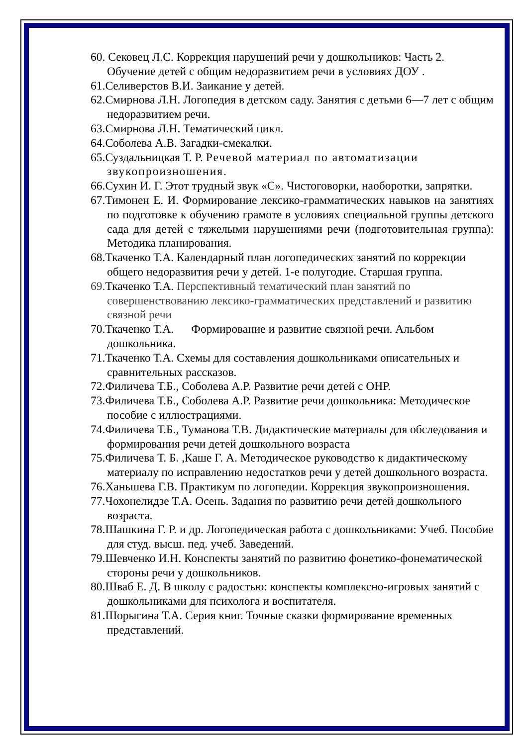60. Сековец Л.С. Коррекция нарушений речи у дошкольников: Часть 2. Обучение детей с общим недоразвитием речи в условиях ДОУ .
61.Селиверстов В.И. Заикание у детей.
62.Смирнова Л.Н. Логопедия в детском саду. Занятия с детьми 6—7 лет с общим недоразвитием речи.
63.Смирнова Л.Н. Тематический цикл.
64.Соболева А.В. Загадки-смекалки.
65.Суздальницкая Т. Р. Речевой материал по автоматизации звукопроизношения.
66.Сухин И. Г. Этот трудный звук «С». Чистоговорки, наоборотки, запрятки.
67.Тимонен Е. И. Формирование лексико-грамматических навыков на занятиях по подготовке к обучению грамоте в условиях специальной группы детского сада для детей с тяжелыми нарушениями речи (подготовительная группа): Методика планирования.
68.Ткаченко Т.А. Календарный план логопедических занятий по коррекции общего недоразвития речи у детей. 1-е полугодие. Старшая группа.
69. Ткаченко Т.А. Перспективный тематический план занятий по совершенствованию лексико-грамматических представлений и развитию связной речи
70.Ткаченко Т.А. Формирование и развитие связной речи. Альбом дошкольника.
71.Ткаченко Т.А. Схемы для составления дошкольниками описательных и сравнительных рассказов.
72.Филичева Т.Б., Соболева А.Р. Развитие речи детей с ОНР.
73.Филичева Т.Б., Соболева А.Р. Развитие речи дошкольника: Методическое пособие с иллюстрациями.
74.Филичева Т.Б., Туманова Т.В. Дидактические материалы для обследования и формирования речи детей дошкольного возраста
75.Филичева Т. Б. ,Каше Г. А. Методическое руководство к дидактическому материалу по исправлению недостатков речи у детей дошкольного возраста.
76.Ханьшева Г.В. Практикум по логопедии. Коррекция звукопроизношения.
77.Чохонелидзе Т.А. Осень. Задания по развитию речи детей дошкольного возраста.
78.Шашкина Г. Р. и др. Логопедическая работа с дошкольниками: Учеб. Пособие для студ. высш. пед. учеб. Заведений.
79.Шевченко И.Н. Конспекты занятий по развитию фонетико-фонематической стороны речи у дошкольников.
80.Шваб Е. Д. В школу с радостью: конспекты комплексно-игровых занятий с дошкольниками для психолога и воспитателя.
81.Шорыгина Т.А. Серия книг. Точные сказки формирование временных представлений.